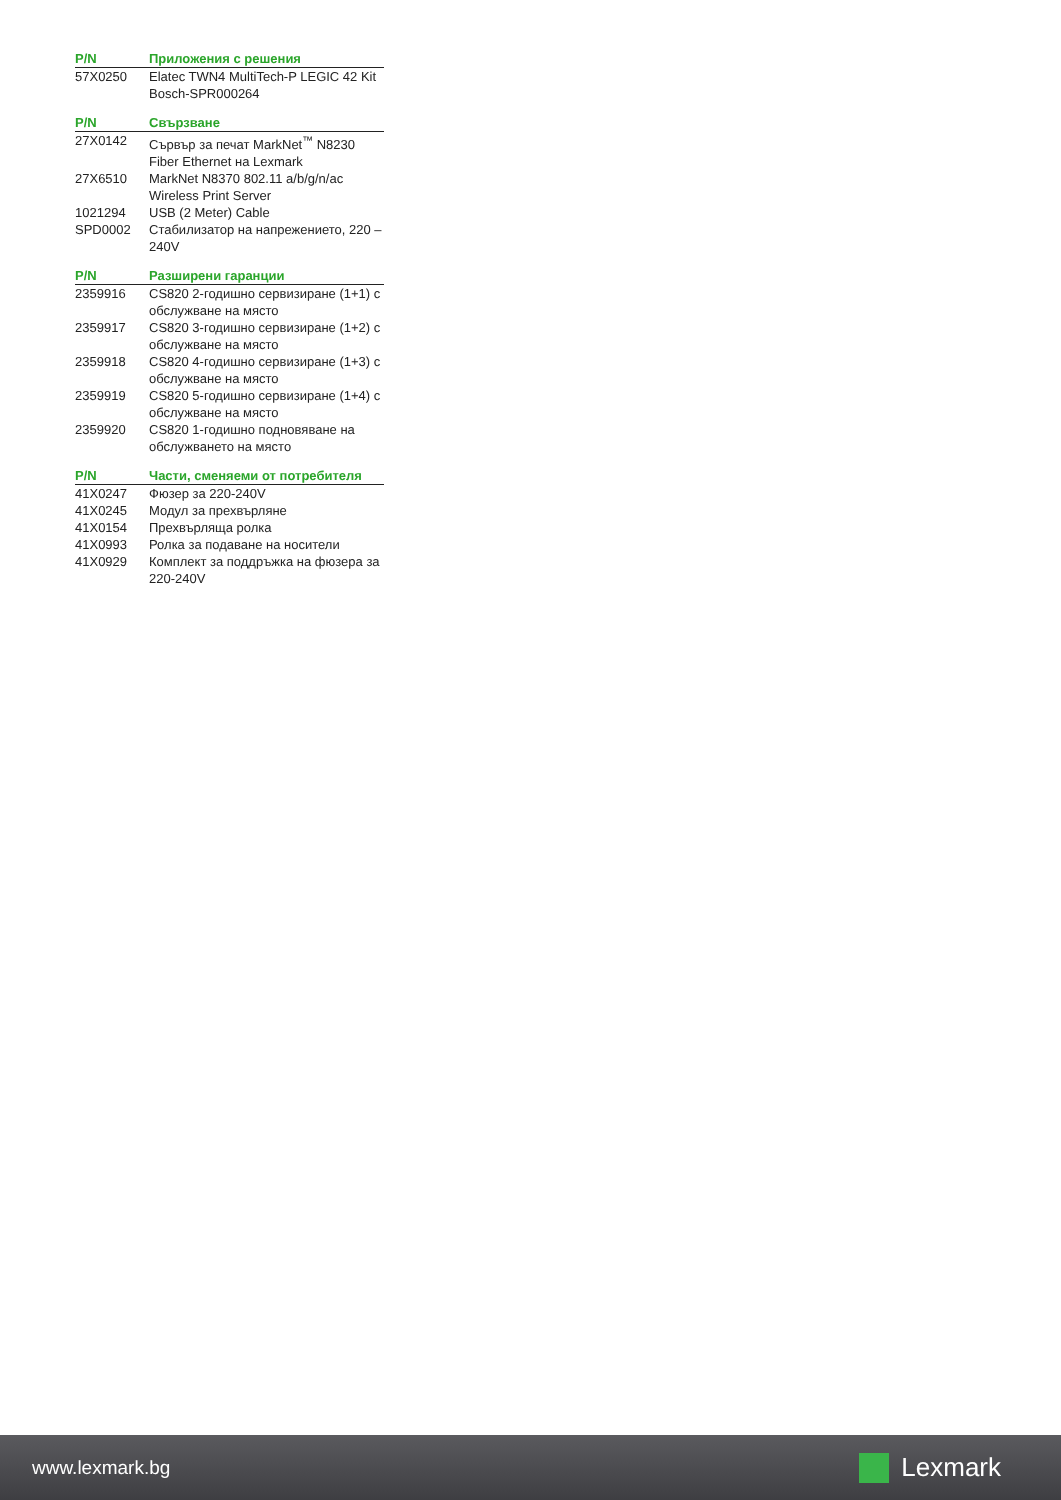| P/N | Приложения с решения |
| --- | --- |
| 57X0250 | Elatec TWN4 MultiTech-P LEGIC 42 Kit Bosch-SPR000264 |
| P/N | Свързване |
| --- | --- |
| 27X0142 | Сървър за печат MarkNet<sup>™</sup> N8230 Fiber Ethernet на Lexmark |
| 27X6510 | MarkNet N8370 802.11 a/b/g/n/ac Wireless Print Server |
| 1021294 | USB (2 Meter) Cable |
| SPD0002 | Стабилизатор на напрежението, 220 – 240V |
| P/N | Разширени гаранции |
| --- | --- |
| 2359916 | CS820 2-годишно сервизиране (1+1) с обслужване на място |
| 2359917 | CS820 3-годишно сервизиране (1+2) с обслужване на място |
| 2359918 | CS820 4-годишно сервизиране (1+3) с обслужване на място |
| 2359919 | CS820 5-годишно сервизиране (1+4) с обслужване на място |
| 2359920 | CS820 1-годишно подновяване на обслужването на място |
| P/N | Части, сменяеми от потребителя |
| --- | --- |
| 41X0247 | Фюзер за 220-240V |
| 41X0245 | Модул за прехвърляне |
| 41X0154 | Прехвърляща ролка |
| 41X0993 | Ролка за подаване на носители |
| 41X0929 | Комплект за поддръжка на фюзера за 220-240V |
www.lexmark.bg Lexmark